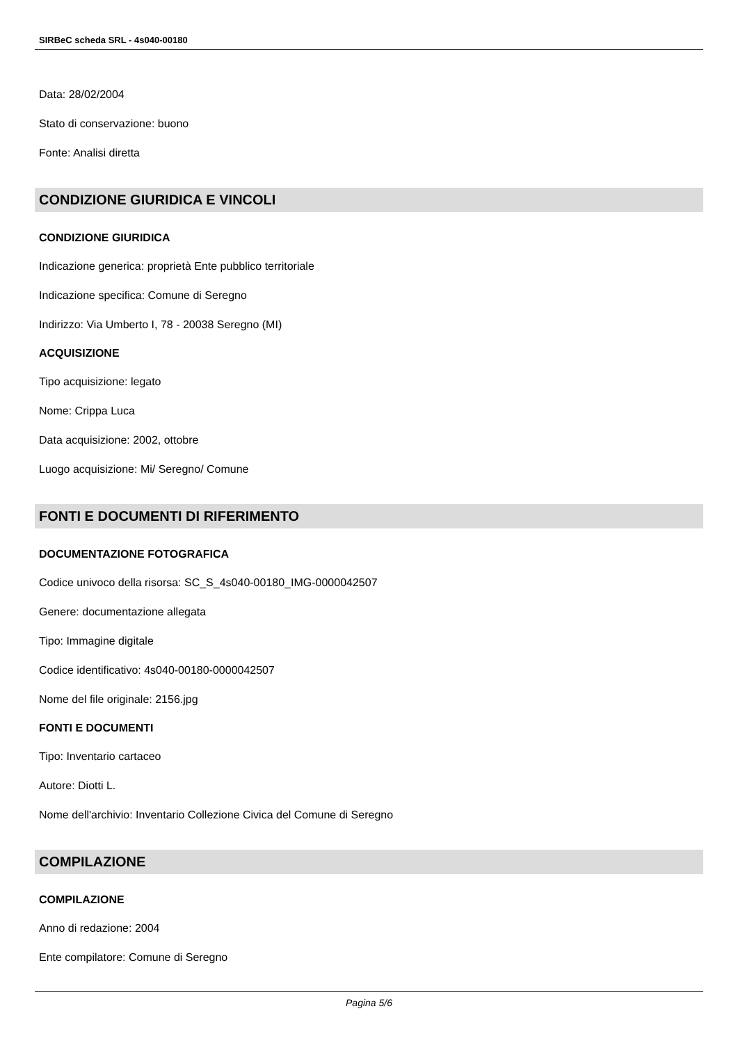SIRBeC scheda SRL - 4s040-00180
Data: 28/02/2004
Stato di conservazione: buono
Fonte: Analisi diretta
CONDIZIONE GIURIDICA E VINCOLI
CONDIZIONE GIURIDICA
Indicazione generica: proprietà Ente pubblico territoriale
Indicazione specifica: Comune di Seregno
Indirizzo: Via Umberto I, 78 - 20038 Seregno (MI)
ACQUISIZIONE
Tipo acquisizione: legato
Nome: Crippa Luca
Data acquisizione: 2002, ottobre
Luogo acquisizione: Mi/ Seregno/ Comune
FONTI E DOCUMENTI DI RIFERIMENTO
DOCUMENTAZIONE FOTOGRAFICA
Codice univoco della risorsa: SC_S_4s040-00180_IMG-0000042507
Genere: documentazione allegata
Tipo: Immagine digitale
Codice identificativo: 4s040-00180-0000042507
Nome del file originale: 2156.jpg
FONTI E DOCUMENTI
Tipo: Inventario cartaceo
Autore: Diotti L.
Nome dell'archivio: Inventario Collezione Civica del Comune di Seregno
COMPILAZIONE
COMPILAZIONE
Anno di redazione: 2004
Ente compilatore: Comune di Seregno
Pagina 5/6